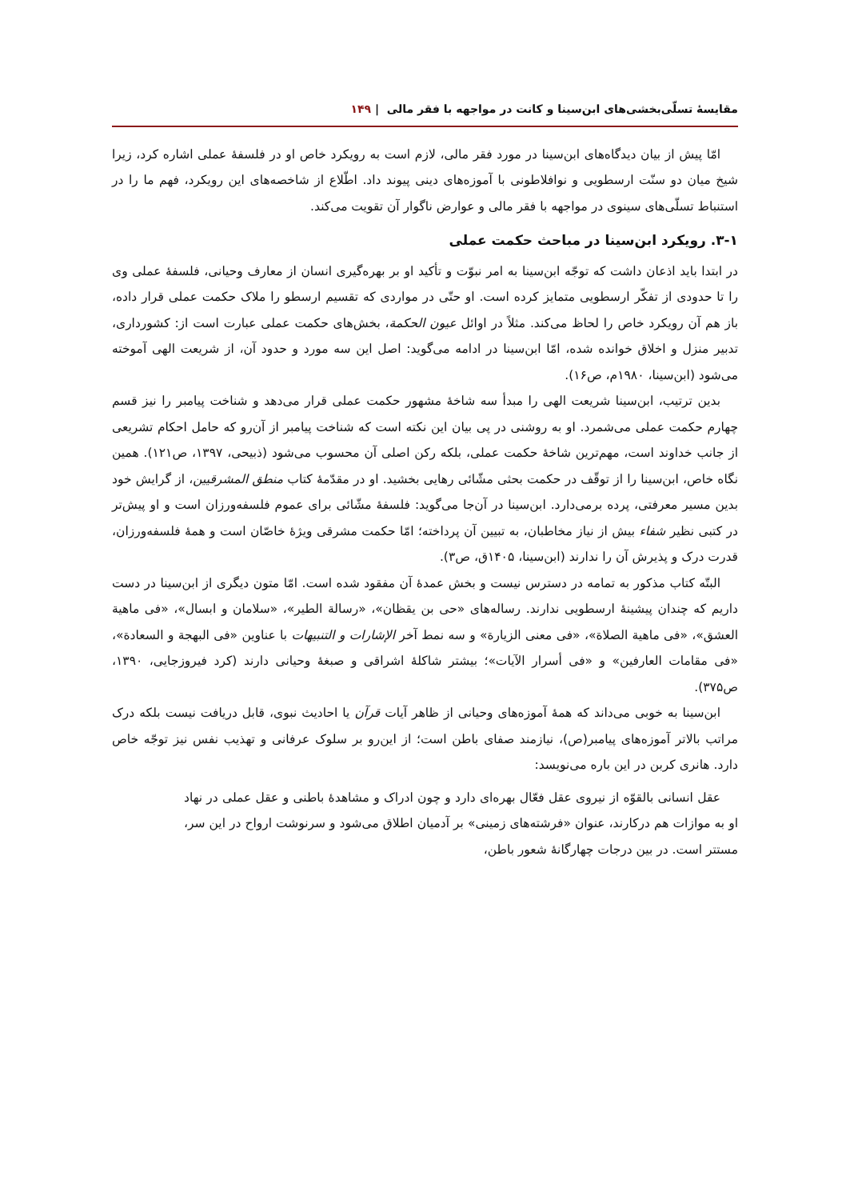مقایسهٔ تسلّی‌بخشی‌های ابن‌سینا و کانت در مواجهه با فقر مالی | ۱۴۹
امّا پیش از بیان دیدگاه‌های ابن‌سینا در مورد فقر مالی، لازم است به رویکرد خاص او در فلسفهٔ عملی اشاره کرد، زیرا شیخ میان دو سنّت ارسطویی و نوافلاطونی با آموزه‌های دینی پیوند داد. اطّلاع از شاخصه‌های این رویکرد، فهم ما را در استنباط تسلّی‌های سینوی در مواجهه با فقر مالی و عوارض ناگوار آن تقویت می‌کند.
۳-۱. رویکرد ابن‌سینا در مباحث حکمت عملی
در ابتدا باید اذعان داشت که توجّه ابن‌سینا به امر نبوّت و تأکید او بر بهره‌گیری انسان از معارف وحیانی، فلسفهٔ عملی وی را تا حدودی از تفکّر ارسطویی متمایز کرده است. او حتّی در مواردی که تقسیم ارسطو را ملاک حکمت عملی قرار داده، باز هم آن رویکرد خاص را لحاظ می‌کند. مثلاً در اوائل عیون الحکمة، بخش‌های حکمت عملی عبارت است از: کشورداری، تدبیر منزل و اخلاق خوانده شده، امّا ابن‌سینا در ادامه می‌گوید: اصل این سه مورد و حدود آن، از شریعت الهی آموخته می‌شود (ابن‌سینا، ۱۹۸۰م، ص۱۶).
بدین ترتیب، ابن‌سینا شریعت الهی را مبدأ سه شاخهٔ مشهور حکمت عملی قرار می‌دهد و شناخت پیامبر را نیز قسم چهارم حکمت عملی می‌شمرد. او به روشنی در پی بیان این نکته است که شناخت پیامبر از آن‌رو که حامل احکام تشریعی از جانب خداوند است، مهم‌ترین شاخهٔ حکمت عملی، بلکه رکن اصلی آن محسوب می‌شود (ذبیحی، ۱۳۹۷، ص۱۲۱). همین نگاه خاص، ابن‌سینا را از توقّف در حکمت بحثی مشّائی رهایی بخشید. او در مقدّمهٔ کتاب منطق المشرقیین، از گرایش خود بدین مسیر معرفتی، پرده برمی‌دارد. ابن‌سینا در آن‌جا می‌گوید: فلسفهٔ مشّائی برای عموم فلسفه‌ورزان است و او پیش‌تر در کتبی نظیر شفاء بیش از نیاز مخاطبان، به تبیین آن پرداخته؛ امّا حکمت مشرقی ویژهٔ خاصّان است و همهٔ فلسفه‌ورزان، قدرت درک و پذیرش آن را ندارند (ابن‌سینا، ۱۴۰۵ق، ص۳).
البتّه کتاب مذکور به تمامه در دسترس نیست و بخش عمدهٔ آن مفقود شده است. امّا متون دیگری از ابن‌سینا در دست داریم که چندان پیشینهٔ ارسطویی ندارند. رساله‌های «حی بن یقظان»، «رسالة الطیر»، «سلامان و ابسال»، «فی ماهیة العشق»، «فی ماهیة الصلاة»، «فی معنی الزیارة» و سه نمط آخر الإشارات و التنبیهات با عناوین «فی البهجة و السعادة»، «فی مقامات العارفین» و «فی أسرار الآیات»؛ بیشتر شاکلهٔ اشراقی و صبغهٔ وحیانی دارند (کرد فیروزجایی، ۱۳۹۰، ص۳۷۵).
ابن‌سینا به خوبی می‌داند که همهٔ آموزه‌های وحیانی از ظاهر آیات قرآن یا احادیث نبوی، قابل دریافت نیست بلکه درک مراتب بالاتر آموزه‌های پیامبر(ص)، نیازمند صفای باطن است؛ از این‌رو بر سلوک عرفانی و تهذیب نفس نیز توجّه خاص دارد. هانری کربن در این باره می‌نویسد:
عقل انسانی بالقوّه از نیروی عقل فعّال بهره‌ای دارد و چون ادراک و مشاهدهٔ باطنی و عقل عملی در نهاد او به موازات هم درکارند، عنوان «فرشته‌های زمینی» بر آدمیان اطلاق می‌شود و سرنوشت ارواح در این سر، مستتر است. در بین درجات چهارگانهٔ شعور باطن،